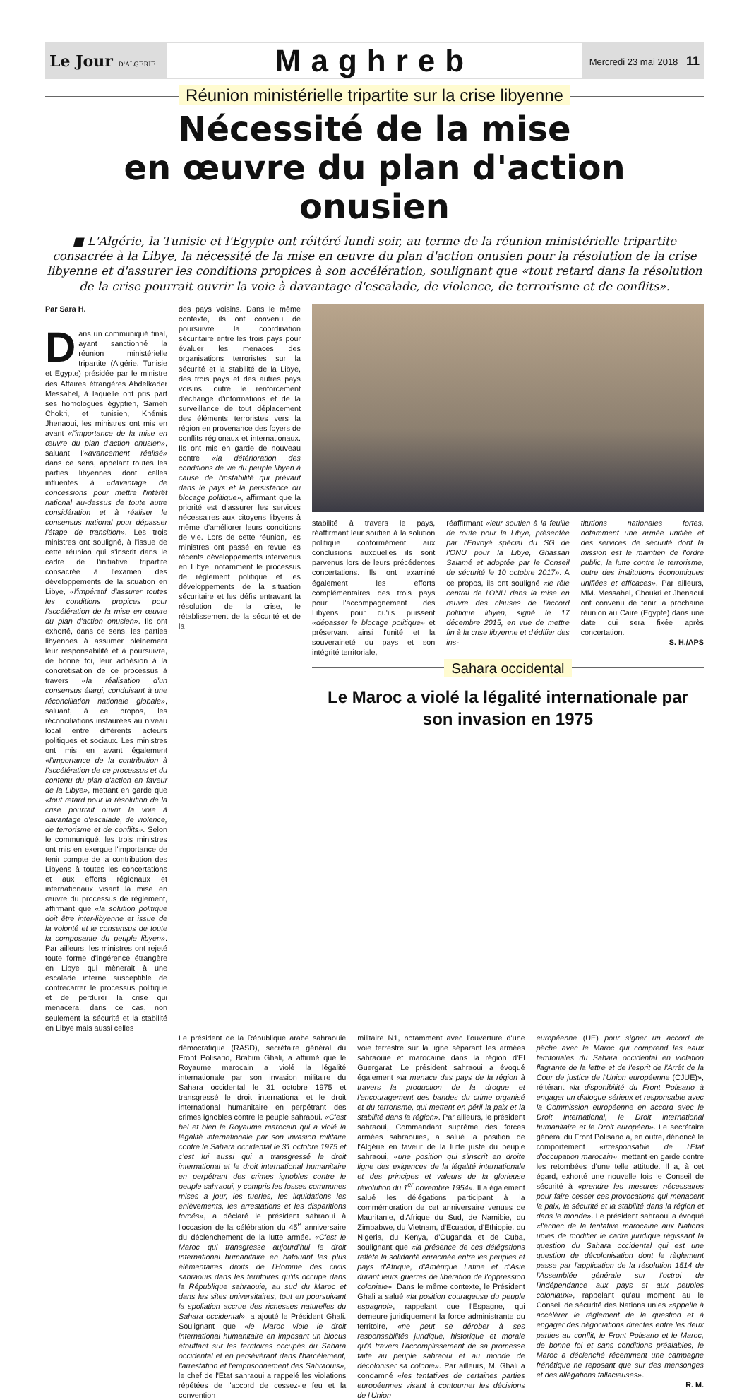Le Jour D'ALGERIE
Maghreb
Mercredi 23 mai 2018 11
Réunion ministérielle tripartite sur la crise libyenne
Nécessité de la mise
en œuvre du plan d'action onusien
■ L'Algérie, la Tunisie et l'Egypte ont réitéré lundi soir, au terme de la réunion ministérielle tripartite consacrée à la Libye, la nécessité de la mise en œuvre du plan d'action onusien pour la résolution de la crise libyenne et d'assurer les conditions propices à son accélération, soulignant que «tout retard dans la résolution de la crise pourrait ouvrir la voie à davantage d'escalade, de violence, de terrorisme et de conflits».
Par Sara H.
Dans un communiqué final, ayant sanctionné la réunion ministérielle tripartite (Algérie, Tunisie et Egypte) présidée par le ministre des Affaires étrangères Abdelkader Messahel, à laquelle ont pris part ses homologues égyptien, Sameh Chokri, et tunisien, Khémis Jhenaoui, les ministres ont mis en avant «l'importance de la mise en œuvre du plan d'action onusien», saluant l'«avancement réalisé» dans ce sens, appelant toutes les parties libyennes dont celles influentes à «davantage de concessions pour mettre l'intérêt national au-dessus de toute autre considération et à réaliser le consensus national pour dépasser l'étape de transition». Les trois ministres ont souligné, à l'issue de cette réunion qui s'inscrit dans le cadre de l'initiative tripartite consacrée à l'examen des développements de la situation en Libye, «l'impératif d'assurer toutes les conditions propices pour l'accélération de la mise en œuvre du plan d'action onusien». Ils ont exhorté, dans ce sens, les parties libyennes à assumer pleinement leur responsabilité et à poursuivre, de bonne foi, leur adhésion à la concrétisation de ce processus à travers «la réalisation d'un consensus élargi, conduisant à une réconciliation nationale globale», saluant, à ce propos, les réconciliations instaurées au niveau local entre différents acteurs politiques et sociaux. Les ministres ont mis en avant également «l'importance de la contribution à l'accélération de ce processus et du contenu du plan d'action en faveur de la Libye», mettant en garde que «tout retard pour la résolution de la crise pourrait ouvrir la voie à davantage d'escalade, de violence, de terrorisme et de conflits». Selon le communiqué, les trois ministres ont mis en exergue l'importance de tenir compte de la contribution des Libyens à toutes les concertations et aux efforts régionaux et internationaux visant la mise en œuvre du processus de règlement, affirmant que «la solution politique doit être inter-libyenne et issue de la volonté et le consensus de toute la composante du peuple libyen». Par ailleurs, les ministres ont rejeté toute forme d'ingérence étrangère en Libye qui mènerait à une escalade interne susceptible de contrecarrer le processus politique et de perdurer la crise qui menacera, dans ce cas, non seulement la sécurité et la stabilité en Libye mais aussi celles
des pays voisins. Dans le même contexte, ils ont convenu de poursuivre la coordination sécuritaire entre les trois pays pour évaluer les menaces des organisations terroristes sur la sécurité et la stabilité de la Libye, des trois pays et des autres pays voisins, outre le renforcement d'échange d'informations et de la surveillance de tout déplacement des éléments terroristes vers la région en provenance des foyers de conflits régionaux et internationaux. Ils ont mis en garde de nouveau contre «la détérioration des conditions de vie du peuple libyen à cause de l'instabilité qui prévaut dans le pays et la persistance du blocage politique», affirmant que la priorité est d'assurer les services nécessaires aux citoyens libyens à même d'améliorer leurs conditions de vie. Lors de cette réunion, les ministres ont passé en revue les récents développements intervenus en Libye, notamment le processus de règlement politique et les développements de la situation sécuritaire et les défis entravant la résolution de la crise, le rétablissement de la sécurité et de la
stabilité à travers le pays, réaffirmant leur soutien à la solution politique conformément aux conclusions auxquelles ils sont parvenus lors de leurs précédentes concertations. Ils ont examiné également les efforts complémentaires des trois pays pour l'accompagnement des Libyens pour qu'ils puissent «dépasser le blocage politique» et préservant ainsi l'unité et la souveraineté du pays et son intégrité territoriale,
réaffirmant «leur soutien à la feuille de route pour la Libye, présentée par l'Envoyé spécial du SG de l'ONU pour la Libye, Ghassan Salamé et adoptée par le Conseil de sécurité le 10 octobre 2017». A ce propos, ils ont souligné «le rôle central de l'ONU dans la mise en œuvre des clauses de l'accord politique libyen, signé le 17 décembre 2015, en vue de mettre fin à la crise libyenne et d'édifier des ins-
titutions nationales fortes, notamment une armée unifiée et des services de sécurité dont la mission est le maintien de l'ordre public, la lutte contre le terrorisme, outre des institutions économiques unifiées et efficaces». Par ailleurs, MM. Messahel, Choukri et Jhenaoui ont convenu de tenir la prochaine réunion au Caire (Egypte) dans une date qui sera fixée après concertation.
S. H./APS
Sahara occidental
Le Maroc a violé la légalité internationale par son invasion en 1975
Le président de la République arabe sahraouie démocratique (RASD), secrétaire général du Front Polisario, Brahim Ghali, a affirmé que le Royaume marocain a violé la légalité internationale par son invasion militaire du Sahara occidental le 31 octobre 1975 et transgressé le droit international et le droit international humanitaire en perpétrant des crimes ignobles contre le peuple sahraoui. «C'est bel et bien le Royaume marocain qui a violé la légalité internationale par son invasion militaire contre le Sahara occidental le 31 octobre 1975 et c'est lui aussi qui a transgressé le droit international et le droit international humanitaire en perpétrant des crimes ignobles contre le peuple sahraoui, y compris les fosses communes mises a jour, les tueries, les liquidations les enlèvements, les arrestations et les disparitions forcés», a déclaré le président sahraoui à l'occasion de la célébration du 45<sup>e</sup> anniversaire du déclenchement de la lutte armée. «C'est le Maroc qui transgresse aujourd'hui le droit international humanitaire en bafouant les plus élémentaires droits de l'Homme des civils sahraouis dans les territoires qu'ils occupe dans la République sahraouie, au sud du Maroc et dans les sites universitaires, tout en poursuivant la spoliation accrue des richesses naturelles du Sahara occidental», a ajouté le Président Ghali. Soulignant que «le Maroc viole le droit international humanitaire en imposant un blocus étouffant sur les territoires occupés du Sahara occidental et en persévérant dans l'harcèlement, l'arrestation et l'emprisonnement des Sahraouis», le chef de l'Etat sahraoui a rappelé les violations répétées de l'accord de cessez-le feu et la convention
militaire N1, notamment avec l'ouverture d'une voie terrestre sur la ligne séparant les armées sahraouie et marocaine dans la région d'El Guergarat. Le président sahraoui a évoqué également «la menace des pays de la région à travers la production de la drogue et l'encouragement des bandes du crime organisé et du terrorisme, qui mettent en péril la paix et la stabilité dans la région». Par ailleurs, le président sahraoui, Commandant suprême des forces armées sahraouies, a salué la position de l'Algérie en faveur de la lutte juste du peuple sahraoui, «une position qui s'inscrit en droite ligne des exigences de la légalité internationale et des principes et valeurs de la glorieuse révolution du 1<sup>er</sup> novembre 1954». Il a également salué les délégations participant à la commémoration de cet anniversaire venues de Mauritanie, d'Afrique du Sud, de Namibie, du Zimbabwe, du Vietnam, d'Ecuador, d'Ethiopie, du Nigeria, du Kenya, d'Ouganda et de Cuba, soulignant que «la présence de ces délégations reflète la solidarité enracinée entre les peuples et pays d'Afrique, d'Amérique Latine et d'Asie durant leurs guerres de libération de l'oppression coloniale». Dans le même contexte, le Président Ghali a salué «la position courageuse du peuple espagnol», rappelant que l'Espagne, qui demeure juridiquement la force administrante du territoire, «ne peut se dérober à ses responsabilités juridique, historique et morale qu'à travers l'accomplissement de sa promesse faite au peuple sahraoui et au monde de décoloniser sa colonie». Par ailleurs, M. Ghali a condamné «les tentatives de certaines parties européennes visant à contourner les décisions de l'Union
européenne (UE) pour signer un accord de pêche avec le Maroc qui comprend les eaux territoriales du Sahara occidental en violation flagrante de la lettre et de l'esprit de l'Arrêt de la Cour de justice de l'Union européenne (CJUE)», réitérant «la disponibilité du Front Polisario à engager un dialogue sérieux et responsable avec la Commission européenne en accord avec le Droit international, le Droit international humanitaire et le Droit européen». Le secrétaire général du Front Polisario a, en outre, dénoncé le comportement «irresponsable de l'Etat d'occupation marocain», mettant en garde contre les retombées d'une telle attitude. Il a, à cet égard, exhorté une nouvelle fois le Conseil de sécurité à «prendre les mesures nécessaires pour faire cesser ces provocations qui menacent la paix, la sécurité et la stabilité dans la région et dans le monde». Le président sahraoui a évoqué «l'échec de la tentative marocaine aux Nations unies de modifier le cadre juridique régissant la question du Sahara occidental qui est une question de décolonisation dont le règlement passe par l'application de la résolution 1514 de l'Assemblée générale sur l'octroi de l'indépendance aux pays et aux peuples coloniaux», rappelant qu'au moment au le Conseil de sécurité des Nations unies «appelle à accélérer le règlement de la question et à engager des négociations directes entre les deux parties au conflit, le Front Polisario et le Maroc, de bonne foi et sans conditions préalables, le Maroc a déclenché récemment une campagne frénétique ne reposant que sur des mensonges et des allégations fallacieuses».
R. M.